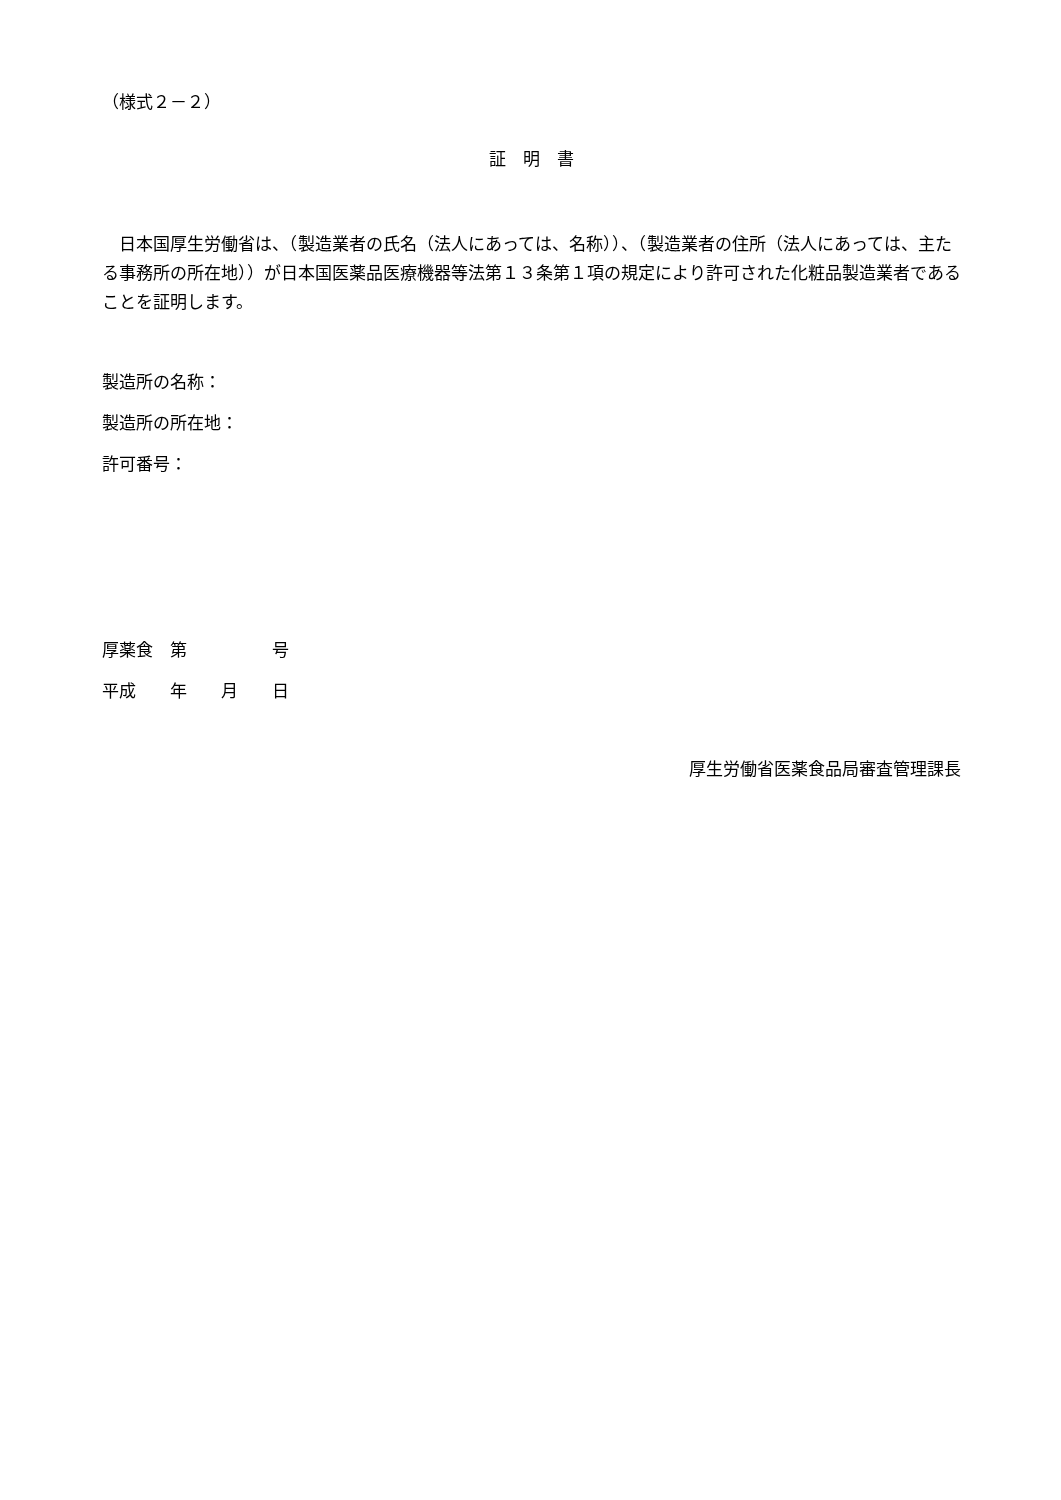（様式２－２）
証　明　書
日本国厚生労働省は、（製造業者の氏名（法人にあっては、名称））、（製造業者の住所（法人にあっては、主たる事務所の所在地））が日本国医薬品医療機器等法第１３条第１項の規定により許可された化粧品製造業者であることを証明します。
製造所の名称：
製造所の所在地：
許可番号：
厚薬食　第　　　　　号
平成　　年　　月　　日
厚生労働省医薬食品局審査管理課長